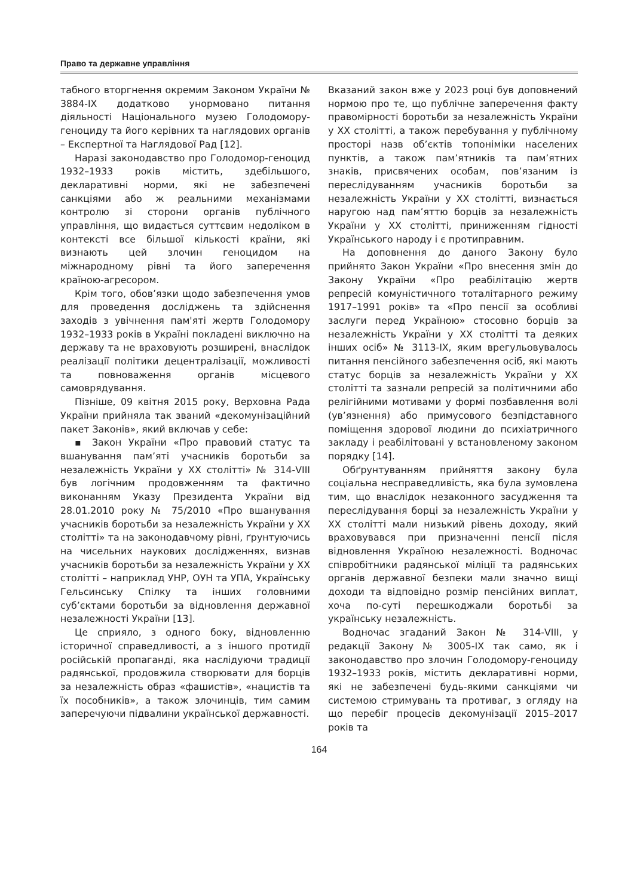Право та державне управління
табного вторгнення окремим Законом України № 3884-IX додатково унормовано питання діяльності Національного музею Голодомору-геноциду та його керівних та наглядових органів – Експертної та Наглядової Рад [12].
Наразі законодавство про Голодомор-геноцид 1932–1933 років містить, здебільшого, декларативні норми, які не забезпечені санкціями або ж реальними механізмами контролю зі сторони органів публічного управління, що видається суттєвим недоліком в контексті все більшої кількості країни, які визнають цей злочин геноцидом на міжнародному рівні та його заперечення країною-агресором.
Крім того, обов’язки щодо забезпечення умов для проведення досліджень та здійснення заходів з увічнення пам'яті жертв Голодомору 1932–1933 років в Україні покладені виключно на державу та не враховують розширені, внаслідок реалізації політики децентралізації, можливості та повноваження органів місцевого самоврядування.
Пізніше, 09 квітня 2015 року, Верховна Рада України прийняла так званий «декомунізаційний пакет Законів», який включав у себе:
▪ Закон України «Про правовий статус та вшанування пам’яті учасників боротьби за незалежність України у XX столітті» № 314-VIII був логічним продовженням та фактично виконанням Указу Президента України від 28.01.2010 року № 75/2010 «Про вшанування учасників боротьби за незалежність України у XX столітті» та на законодавчому рівні, ґрунтуючись на чисельних наукових дослідженнях, визнав учасників боротьби за незалежність України у XX столітті – наприклад УНР, ОУН та УПА, Українську Гельсинську Спілку та інших головними суб’єктами боротьби за відновлення державної незалежності України [13].
Це сприяло, з одного боку, відновленню історичної справедливості, а з іншого протидії російській пропаганді, яка наслідуючи традиції радянської, продовжила створювати для борців за незалежність образ «фашистів», «нацистів та їх пособників», а також злочинців, тим самим заперечуючи підвалини української державності.
Вказаний закон вже у 2023 році був доповнений нормою про те, що публічне заперечення факту правомірності боротьби за незалежність України у XX столітті, а також перебування у публічному просторі назв об’єктів топоніміки населених пунктів, а також пам’ятників та пам’ятних знаків, присвячених особам, пов’язаним із переслідуванням учасників боротьби за незалежність України у XX столітті, визнається наругою над пам’яттю борців за незалежність України у XX столітті, приниженням гідності Українського народу і є протиправним.
На доповнення до даного Закону було прийнято Закон України «Про внесення змін до Закону України «Про реабілітацію жертв репресій комуністичного тоталітарного режиму 1917–1991 років» та «Про пенсії за особливі заслуги перед Україною» стосовно борців за незалежність України у XX столітті та деяких інших осіб» № 3113-IX, яким врегульовувалось питання пенсійного забезпечення осіб, які мають статус борців за незалежність України у XX столітті та зазнали репресій за політичними або релігійними мотивами у формі позбавлення волі (ув’язнення) або примусового безпідставного поміщення здорової людини до психіатричного закладу і реабілітовані у встановленому законом порядку [14].
Обґрунтуванням прийняття закону була соціальна несправедливість, яка була зумовлена тим, що внаслідок незаконного засудження та переслідування борці за незалежність України у XX столітті мали низький рівень доходу, який враховувався при призначенні пенсії після відновлення Україною незалежності. Водночас співробітники радянської міліції та радянських органів державної безпеки мали значно вищі доходи та відповідно розмір пенсійних виплат, хоча по-суті перешкоджали боротьбі за українську незалежність.
Водночас згаданий Закон № 314-VIII, у редакції Закону № 3005-IX так само, як і законодавство про злочин Голодомору-геноциду 1932–1933 років, містить декларативні норми, які не забезпечені будь-якими санкціями чи системою стримувань та противаг, з огляду на що перебіг процесів декомунізації 2015–2017 років та
164